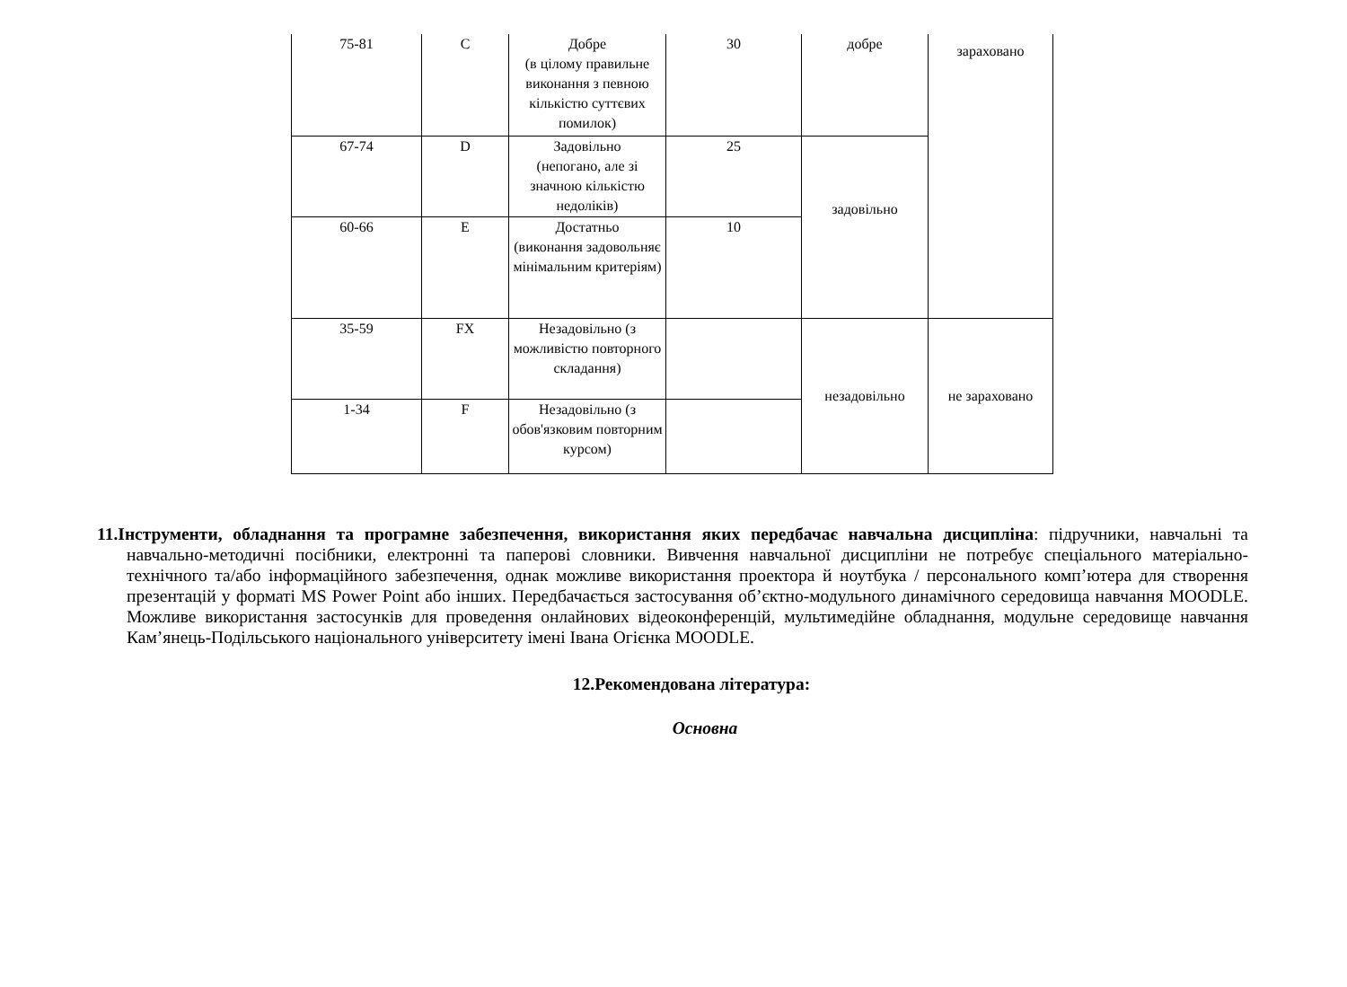| 75-81 | C | Добре (в цілому правильне виконання з певною кількістю суттєвих помилок) | 30 | добре | зараховано |
| 67-74 | D | Задовільно (непогано, але зі значною кількістю недоліків) | 25 | задовільно | |
| 60-66 | E | Достатньо (виконання задовольняє мінімальним критеріям) | 10 | | |
| 35-59 | FX | Незадовільно (з можливістю повторного складання) | | незадовільно | не зараховано |
| 1-34 | F | Незадовільно (з обов'язковим повторним курсом) | | | |
11.Інструменти, обладнання та програмне забезпечення, використання яких передбачає навчальна дисципліна: підручники, навчальні та навчально-методичні посібники, електронні та паперові словники. Вивчення навчальної дисципліни не потребує спеціального матеріально-технічного та/або інформаційного забезпечення, однак можливе використання проектора й ноутбука / персонального комп’ютера для створення презентацій у форматі MS Power Point або інших. Передбачається застосування об’єктно-модульного динамічного середовища навчання MOODLE. Можливе використання застосунків для проведення онлайнових відеоконференцій, мультимедійне обладнання, модульне середовище навчання Кам’янець-Подільського національного університету імені Івана Огієнка MOODLE.
12.Рекомендована література:
Основна